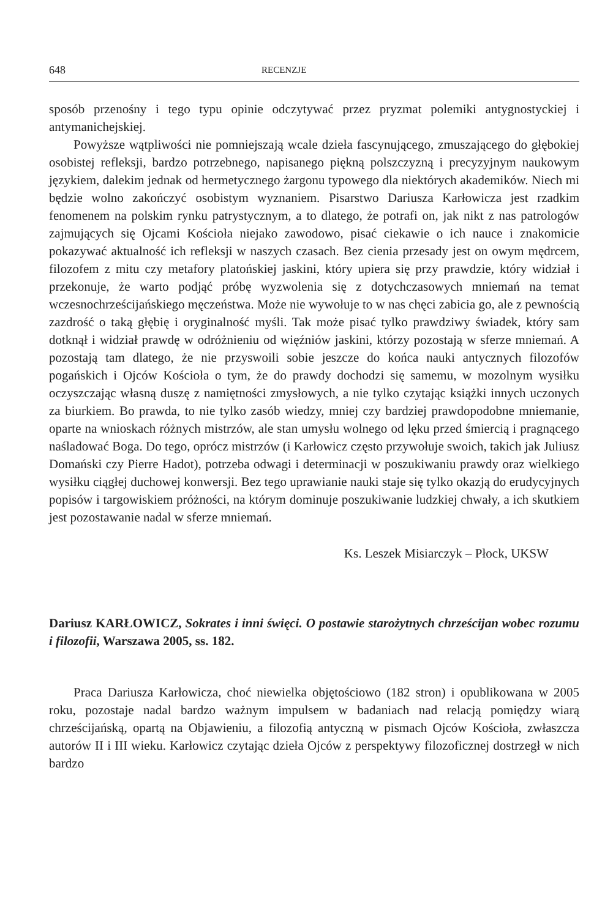648 RECENZJE
sposób przenośny i tego typu opinie odczytywać przez pryzmat polemiki antygnostyckiej i antymanichejskiej.
Powyższe wątpliwości nie pomniejszają wcale dzieła fascynującego, zmuszającego do głębokiej osobistej refleksji, bardzo potrzebnego, napisanego piękną polszczyzną i precyzyjnym naukowym językiem, dalekim jednak od hermetycznego żargonu typowego dla niektórych akademików. Niech mi będzie wolno zakończyć osobistym wyznaniem. Pisarstwo Dariusza Karłowicza jest rzadkim fenomenem na polskim rynku patrystycznym, a to dlatego, że potrafi on, jak nikt z nas patrologów zajmujących się Ojcami Kościoła niejako zawodowo, pisać ciekawie o ich nauce i znakomicie pokazywać aktualność ich refleksji w naszych czasach. Bez cienia przesady jest on owym mędrcem, filozofem z mitu czy metafory platońskiej jaskini, który upiera się przy prawdzie, który widział i przekonuje, że warto podjąć próbę wyzwolenia się z dotychczasowych mniemań na temat wczesnochrześcijańskiego męczeństwa. Może nie wywołuje to w nas chęci zabicia go, ale z pewnością zazdrość o taką głębię i oryginalność myśli. Tak może pisać tylko prawdziwy świadek, który sam dotknął i widział prawdę w odróżnieniu od więźniów jaskini, którzy pozostają w sferze mniemań. A pozostają tam dlatego, że nie przyswoili sobie jeszcze do końca nauki antycznych filozofów pogańskich i Ojców Kościoła o tym, że do prawdy dochodzi się samemu, w mozolnym wysiłku oczyszczając własną duszę z namiętności zmysłowych, a nie tylko czytając książki innych uczonych za biurkiem. Bo prawda, to nie tylko zasób wiedzy, mniej czy bardziej prawdopodobne mniemanie, oparte na wnioskach różnych mistrzów, ale stan umysłu wolnego od lęku przed śmiercią i pragnącego naśladować Boga. Do tego, oprócz mistrzów (i Karłowicz często przywołuje swoich, takich jak Juliusz Domański czy Pierre Hadot), potrzeba odwagi i determinacji w poszukiwaniu prawdy oraz wielkiego wysiłku ciągłej duchowej konwersji. Bez tego uprawianie nauki staje się tylko okazją do erudycyjnych popisów i targowiskiem próżności, na którym dominuje poszukiwanie ludzkiej chwały, a ich skutkiem jest pozostawanie nadal w sferze mniemań.
Ks. Leszek Misiarczyk – Płock, UKSW
Dariusz KARŁOWICZ, Sokrates i inni święci. O postawie starożytnych chrześcijan wobec rozumu i filozofii, Warszawa 2005, ss. 182.
Praca Dariusza Karłowicza, choć niewielka objętościowo (182 stron) i opublikowana w 2005 roku, pozostaje nadal bardzo ważnym impulsem w badaniach nad relacją pomiędzy wiarą chrześcijańską, opartą na Objawieniu, a filozofią antyczną w pismach Ojców Kościoła, zwłaszcza autorów II i III wieku. Karłowicz czytając dzieła Ojców z perspektywy filozoficznej dostrzegł w nich bardzo